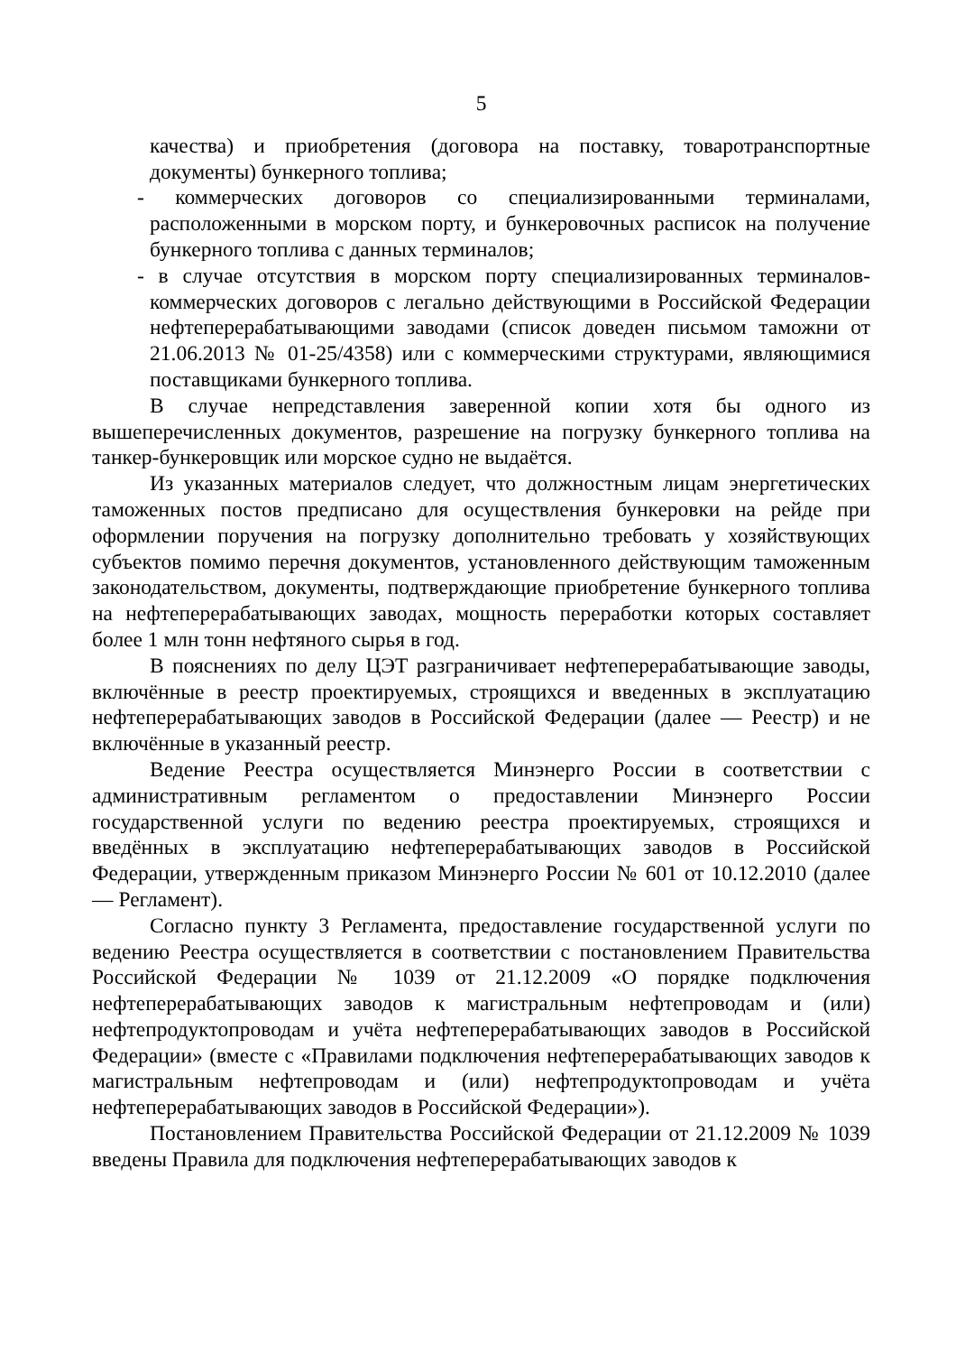5
качества) и приобретения (договора на поставку, товаротранспортные документы) бункерного топлива;
- коммерческих договоров со специализированными терминалами, расположенными в морском порту, и бункеровочных расписок на получение бункерного топлива с данных терминалов;
- в случае отсутствия в морском порту специализированных терминалов-коммерческих договоров с легально действующими в Российской Федерации нефтеперерабатывающими заводами (список доведен письмом таможни от 21.06.2013 № 01-25/4358) или с коммерческими структурами, являющимися поставщиками бункерного топлива.
В случае непредставления заверенной копии хотя бы одного из вышеперечисленных документов, разрешение на погрузку бункерного топлива на танкер-бункеровщик или морское судно не выдаётся.
Из указанных материалов следует, что должностным лицам энергетических таможенных постов предписано для осуществления бункеровки на рейде при оформлении поручения на погрузку дополнительно требовать у хозяйствующих субъектов помимо перечня документов, установленного действующим таможенным законодательством, документы, подтверждающие приобретение бункерного топлива на нефтеперерабатывающих заводах, мощность переработки которых составляет более 1 млн тонн нефтяного сырья в год.
В пояснениях по делу ЦЭТ разграничивает нефтеперерабатывающие заводы, включённые в реестр проектируемых, строящихся и введенных в эксплуатацию нефтеперерабатывающих заводов в Российской Федерации (далее — Реестр) и не включённые в указанный реестр.
Ведение Реестра осуществляется Минэнерго России в соответствии с административным регламентом о предоставлении Минэнерго России государственной услуги по ведению реестра проектируемых, строящихся и введённых в эксплуатацию нефтеперерабатывающих заводов в Российской Федерации, утвержденным приказом Минэнерго России № 601 от 10.12.2010 (далее — Регламент).
Согласно пункту 3 Регламента, предоставление государственной услуги по ведению Реестра осуществляется в соответствии с постановлением Правительства Российской Федерации № 1039 от 21.12.2009 «О порядке подключения нефтеперерабатывающих заводов к магистральным нефтепроводам и (или) нефтепродуктопроводам и учёта нефтеперерабатывающих заводов в Российской Федерации» (вместе с «Правилами подключения нефтеперерабатывающих заводов к магистральным нефтепроводам и (или) нефтепродуктопроводам и учёта нефтеперерабатывающих заводов в Российской Федерации»).
Постановлением Правительства Российской Федерации от 21.12.2009 № 1039 введены Правила для подключения нефтеперерабатывающих заводов к